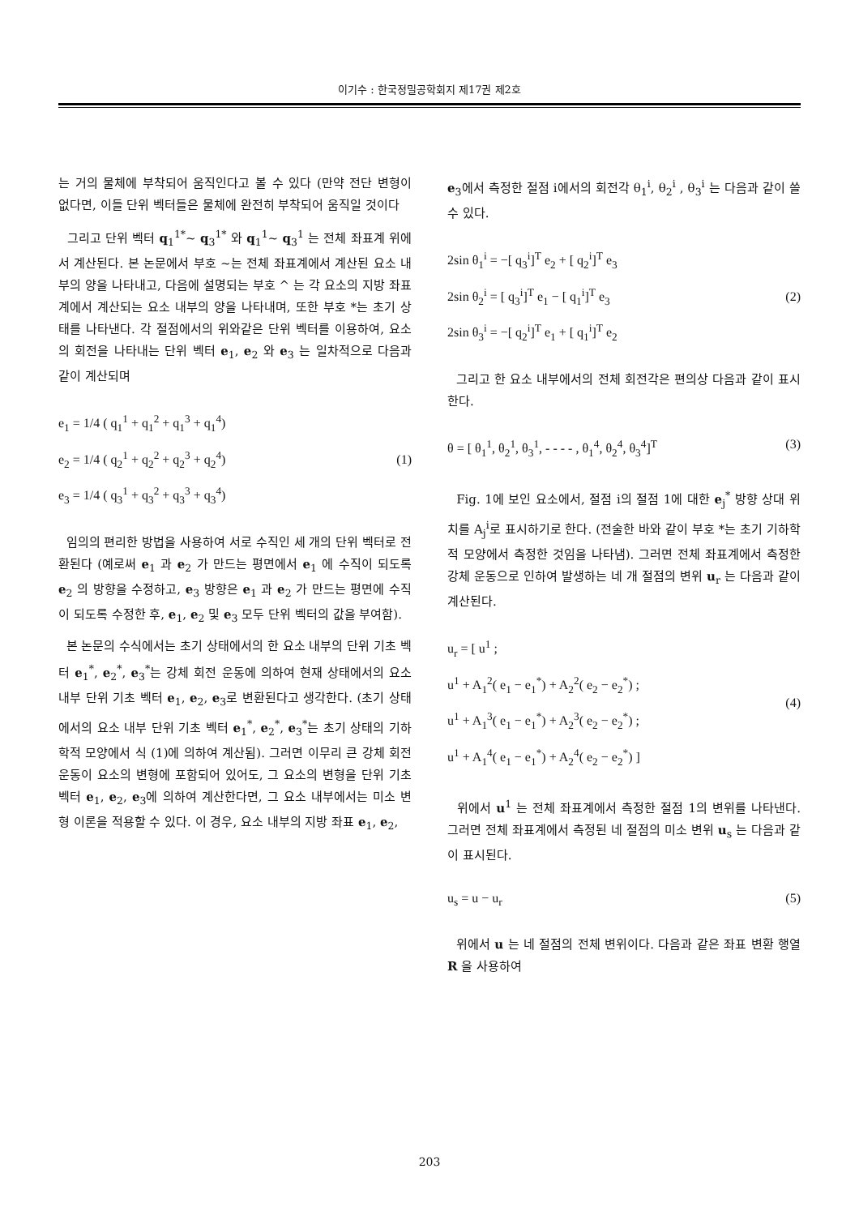이기수 : 한국정밀공학회지 제17권 제2호
는 거의 물체에 부착되어 움직인다고 볼 수 있다 (만약 전단 변형이 없다면, 이들 단위 벡터들은 물체에 완전히 부착되어 움직일 것이다
그리고 단위 벡터 q<sub>1</sub><sup>1*</sup>~ q<sub>3</sub><sup>1*</sup> 와 q<sub>1</sub><sup>1</sup>~ q<sub>3</sub><sup>1</sup> 는 전체 좌표계 위에서 계산된다. 본 논문에서 부호 ~는 전체 좌표계에서 계산된 요소 내부의 양을 나타내고, 다음에 설명되는 부호 ^ 는 각 요소의 지방 좌표계에서 계산되는 요소 내부의 양을 나타내며, 또한 부호 *는 초기 상태를 나타낸다. 각 절점에서의 위와같은 단위 벡터를 이용하여, 요소의 회전을 나타내는 단위 벡터 e<sub>1</sub>, e<sub>2</sub> 와 e<sub>3</sub> 는 일차적으로 다음과 같이 계산되며
e<sub>1</sub> = 1/4 ( q<sub>1</sub><sup>1</sup> + q<sub>1</sub><sup>2</sup> + q<sub>1</sub><sup>3</sup> + q<sub>1</sub><sup>4</sup>)
e<sub>2</sub> = 1/4 ( q<sub>2</sub><sup>1</sup> + q<sub>2</sub><sup>2</sup> + q<sub>2</sub><sup>3</sup> + q<sub>2</sub><sup>4</sup>)
e<sub>3</sub> = 1/4 ( q<sub>3</sub><sup>1</sup> + q<sub>3</sub><sup>2</sup> + q<sub>3</sub><sup>3</sup> + q<sub>3</sub><sup>4</sup>)
(1)
임의의 편리한 방법을 사용하여 서로 수직인 세 개의 단위 벡터로 전환된다 (예로써 e<sub>1</sub> 과 e<sub>2</sub> 가 만드는 평면에서 e<sub>1</sub> 에 수직이 되도록 e<sub>2</sub> 의 방향을 수정하고, e<sub>3</sub> 방향은 e<sub>1</sub> 과 e<sub>2</sub> 가 만드는 평면에 수직이 되도록 수정한 후, e<sub>1</sub>, e<sub>2</sub> 및 e<sub>3</sub> 모두 단위 벡터의 값을 부여함).
본 논문의 수식에서는 초기 상태에서의 한 요소 내부의 단위 기초 벡터 e<sub>1</sub><sup>*</sup>, e<sub>2</sub><sup>*</sup>, e<sub>3</sub><sup>*</sup>는 강체 회전 운동에 의하여 현재 상태에서의 요소 내부 단위 기초 벡터 e<sub>1</sub>, e<sub>2</sub>, e<sub>3</sub>로 변환된다고 생각한다. (초기 상태에서의 요소 내부 단위 기초 벡터 e<sub>1</sub><sup>*</sup>, e<sub>2</sub><sup>*</sup>, e<sub>3</sub><sup>*</sup>는 초기 상태의 기하학적 모양에서 식 (1)에 의하여 계산됨). 그러면 이무리 큰 강체 회전 운동이 요소의 변형에 포함되어 있어도, 그 요소의 변형을 단위 기초 벡터 e<sub>1</sub>, e<sub>2</sub>, e<sub>3</sub>에 의하여 계산한다면, 그 요소 내부에서는 미소 변형 이론을 적용할 수 있다. 이 경우, 요소 내부의 지방 좌표 e<sub>1</sub>, e<sub>2</sub>,
e<sub>3</sub>에서 측정한 절점 i에서의 회전각 θ<sub>1</sub><sup>i</sup>, θ<sub>2</sub><sup>i</sup> , θ<sub>3</sub><sup>i</sup> 는 다음과 같이 쓸수 있다.
2sin θ<sub>1</sub><sup>i</sup> = −[ q<sub>3</sub><sup>i</sup>]<sup>T</sup> e<sub>2</sub> + [ q<sub>2</sub><sup>i</sup>]<sup>T</sup> e<sub>3</sub>
2sin θ<sub>2</sub><sup>i</sup> = [ q<sub>3</sub><sup>i</sup>]<sup>T</sup> e<sub>1</sub> − [ q<sub>1</sub><sup>i</sup>]<sup>T</sup> e<sub>3</sub>
2sin θ<sub>3</sub><sup>i</sup> = −[ q<sub>2</sub><sup>i</sup>]<sup>T</sup> e<sub>1</sub> + [ q<sub>1</sub><sup>i</sup>]<sup>T</sup> e<sub>2</sub>
(2)
그리고 한 요소 내부에서의 전체 회전각은 편의상 다음과 같이 표시한다.
θ = [ θ<sub>1</sub><sup>1</sup>, θ<sub>2</sub><sup>1</sup>, θ<sub>3</sub><sup>1</sup>, - - - - , θ<sub>1</sub><sup>4</sup>, θ<sub>2</sub><sup>4</sup>, θ<sub>3</sub><sup>4</sup>]<sup>T</sup>
(3)
Fig. 1에 보인 요소에서, 절점 i의 절점 1에 대한 e<sub>j</sub><sup>*</sup> 방향 상대 위치를 A<sub>j</sub><sup>i</sup>로 표시하기로 한다. (전술한 바와 같이 부호 *는 초기 기하학적 모양에서 측정한 것임을 나타냄). 그러면 전체 좌표계에서 측정한 강체 운동으로 인하여 발생하는 네 개 절점의 변위 u<sub>r</sub> 는 다음과 같이 계산된다.
u<sub>r</sub> = [ u<sup>1</sup> ;
u<sup>1</sup> + A<sub>1</sub><sup>2</sup>( e<sub>1</sub> − e<sub>1</sub><sup>*</sup>) + A<sub>2</sub><sup>2</sup>( e<sub>2</sub> − e<sub>2</sub><sup>*</sup>) ;
u<sup>1</sup> + A<sub>1</sub><sup>3</sup>( e<sub>1</sub> − e<sub>1</sub><sup>*</sup>) + A<sub>2</sub><sup>3</sup>( e<sub>2</sub> − e<sub>2</sub><sup>*</sup>) ;
u<sup>1</sup> + A<sub>1</sub><sup>4</sup>( e<sub>1</sub> − e<sub>1</sub><sup>*</sup>) + A<sub>2</sub><sup>4</sup>( e<sub>2</sub> − e<sub>2</sub><sup>*</sup>) ]
(4)
위에서 u<sup>1</sup> 는 전체 좌표계에서 측정한 절점 1의 변위를 나타낸다. 그러면 전체 좌표계에서 측정된 네 절점의 미소 변위 u<sub>s</sub> 는 다음과 같이 표시된다.
u<sub>s</sub> = u − u<sub>r</sub> (5)
위에서 u 는 네 절점의 전체 변위이다. 다음과 같은 좌표 변환 행열 R 을 사용하여
203